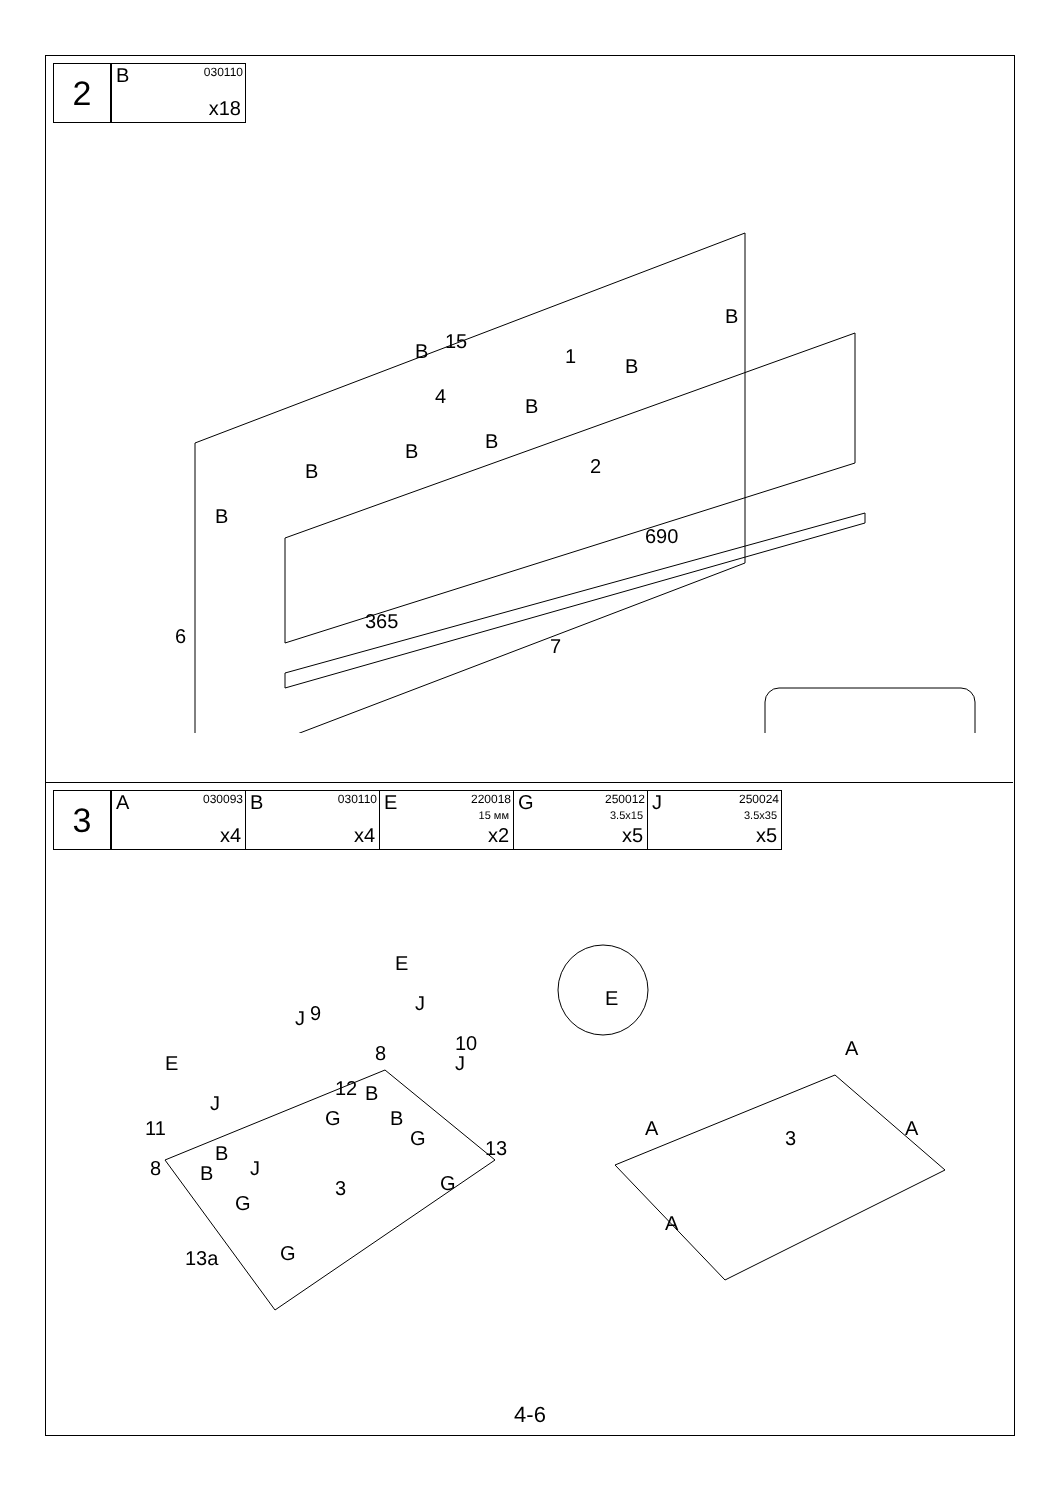2
| B 030110 x18 |
1
2
4
15
6
7
365
690
B
B
B
B
B
B
B
B
3
| A 030093 x4 | B 030110 x4 | E 220018 15 мм x2 | G 250012 3.5x15 x5 | J 250024 3.5x35 x5 |
9
10
12
8
11
8
3
13
13a
E
E
E
3
A
A
A
A
J
J
J
J
J
B
B
B
B
G
G
G
G
G
4-6